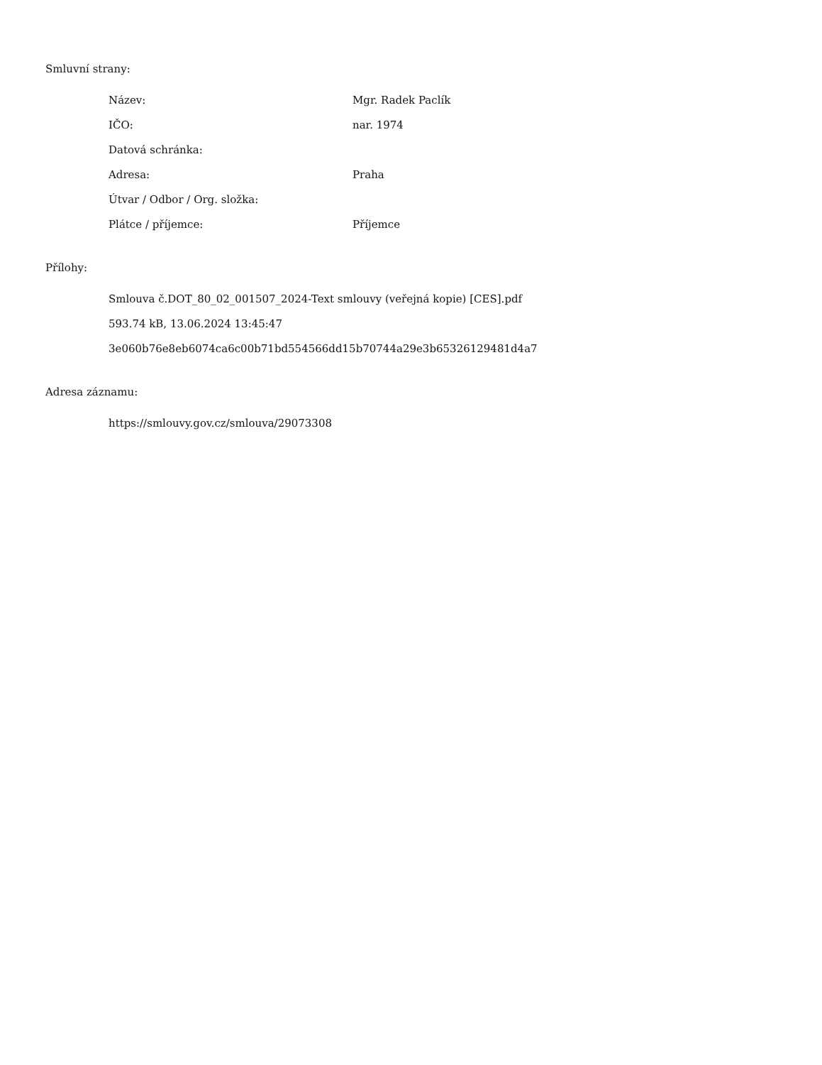Smluvní strany:
| Název: | Mgr. Radek Paclík |
| IČO: | nar. 1974 |
| Datová schránka: | |
| Adresa: | Praha |
| Útvar / Odbor / Org. složka: | |
| Plátce / příjemce: | Příjemce |
Přílohy:
Smlouva č.DOT_80_02_001507_2024-Text smlouvy (veřejná kopie) [CES].pdf
593.74 kB, 13.06.2024 13:45:47
3e060b76e8eb6074ca6c00b71bd554566dd15b70744a29e3b65326129481d4a7
Adresa záznamu:
https://smlouvy.gov.cz/smlouva/29073308